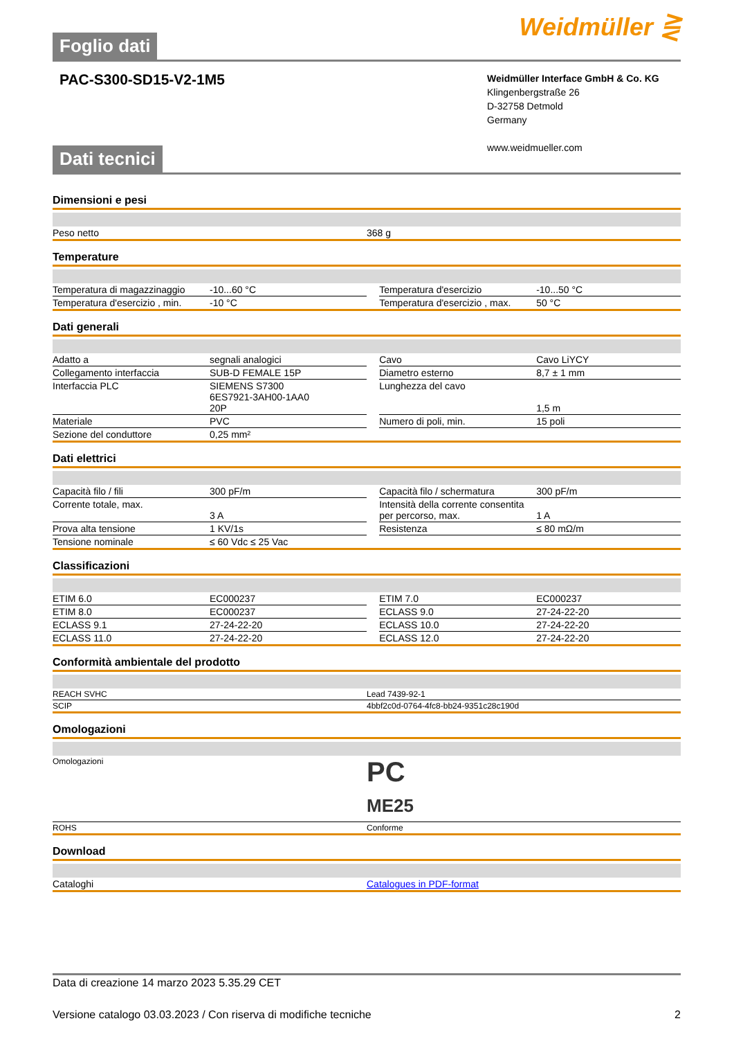Foglio dati
Weidmüller ⋛
PAC-S300-SD15-V2-1M5
Weidmüller Interface GmbH & Co. KG
Klingenbergstraße 26
D-32758 Detmold
Germany
www.weidmueller.com
Dati tecnici
Dimensioni e pesi
| Peso netto | 368 g |
Temperature
| Temperatura di magazzinaggio | -10...60 °C | | Temperatura d'esercizio | -10...50 °C |
| Temperatura d'esercizio , min. | -10 °C | | Temperatura d'esercizio , max. | 50 °C |
Dati generali
| Adatto a | segnali analogici | | Cavo | Cavo LiYCY |
| Collegamento interfaccia | SUB-D FEMALE 15P | | Diametro esterno | 8,7 ± 1 mm |
| Interfaccia PLC | SIEMENS S7300 6ES7921-3AH00-1AA0 20P | | Lunghezza del cavo | 1,5 m |
| Materiale | PVC | | Numero di poli, min. | 15 poli |
| Sezione del conduttore | 0,25 mm² | | | |
Dati elettrici
| Capacità filo / fili | 300 pF/m | | Capacità filo / schermatura | 300 pF/m |
| Corrente totale, max. | 3 A | | Intensità della corrente consentita per percorso, max. | 1 A |
| Prova alta tensione | 1 KV/1s | | Resistenza | ≤ 80 mΩ/m |
| Tensione nominale | ≤ 60 Vdc ≤ 25 Vac | | | |
Classificazioni
| ETIM 6.0 | EC000237 | | ETIM 7.0 | EC000237 |
| ETIM 8.0 | EC000237 | | ECLASS 9.0 | 27-24-22-20 |
| ECLASS 9.1 | 27-24-22-20 | | ECLASS 10.0 | 27-24-22-20 |
| ECLASS 11.0 | 27-24-22-20 | | ECLASS 12.0 | 27-24-22-20 |
Conformità ambientale del prodotto
| REACH SVHC | Lead 7439-92-1 |
| SCIP | 4bbf2c0d-0764-4fc8-bb24-9351c28c190d |
Omologazioni
| Omologazioni | PC ME25 |
| ROHS | Conforme |
Download
| Cataloghi | Catalogues in PDF-format |
Data di creazione 14 marzo 2023 5.35.29 CET
Versione catalogo 03.03.2023 / Con riserva di modifiche tecniche 2